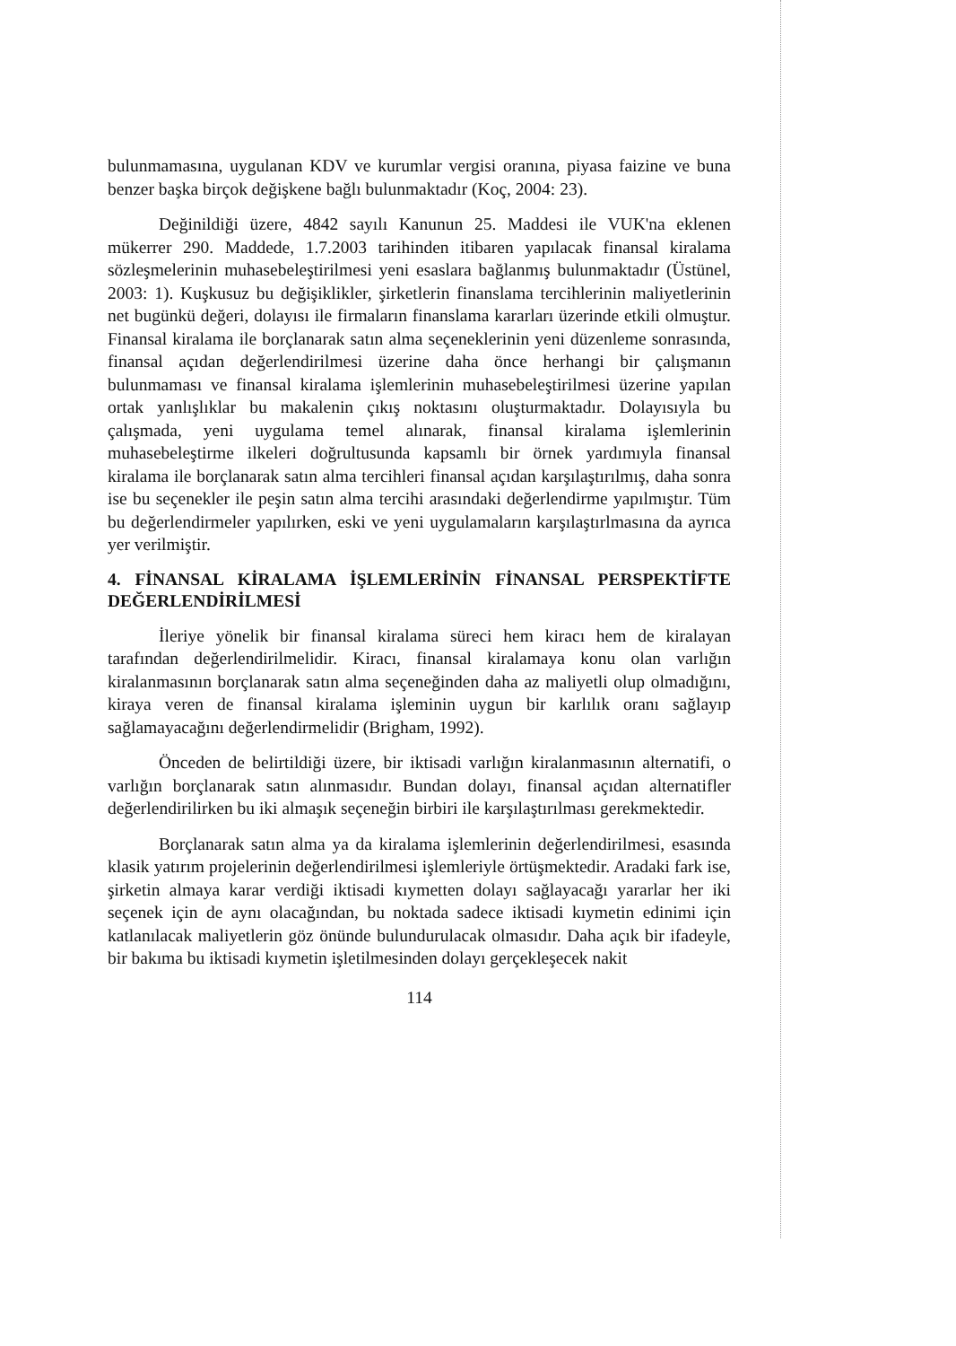bulunmamasına, uygulanan KDV ve kurumlar vergisi oranına, piyasa faizine ve buna benzer başka birçok değişkene bağlı bulunmaktadır (Koç, 2004: 23).
Değinildiği üzere, 4842 sayılı Kanunun 25. Maddesi ile VUK'na eklenen mükerrer 290. Maddede, 1.7.2003 tarihinden itibaren yapılacak finansal kiralama sözleşmelerinin muhasebeleştirilmesi yeni esaslara bağlanmış bulunmaktadır (Üstünel, 2003: 1). Kuşkusuz bu değişiklikler, şirketlerin finanslama tercihlerinin maliyetlerinin net bugünkü değeri, dolayısı ile firmaların finanslama kararları üzerinde etkili olmuştur. Finansal kiralama ile borçlanarak satın alma seçeneklerinin yeni düzenleme sonrasında, finansal açıdan değerlendirilmesi üzerine daha önce herhangi bir çalışmanın bulunmaması ve finansal kiralama işlemlerinin muhasebeleştirilmesi üzerine yapılan ortak yanlışlıklar bu makalenin çıkış noktasını oluşturmaktadır. Dolayısıyla bu çalışmada, yeni uygulama temel alınarak, finansal kiralama işlemlerinin muhasebeleştirme ilkeleri doğrultusunda kapsamlı bir örnek yardımıyla finansal kiralama ile borçlanarak satın alma tercihleri finansal açıdan karşılaştırılmış, daha sonra ise bu seçenekler ile peşin satın alma tercihi arasındaki değerlendirme yapılmıştır. Tüm bu değerlendirmeler yapılırken, eski ve yeni uygulamaların karşılaştırlmasına da ayrıca yer verilmiştir.
4. FİNANSAL KİRALAMA İŞLEMLERİNİN FİNANSAL PERSPEKTİFTE DEĞERLENDİRİLMESİ
İleriye yönelik bir finansal kiralama süreci hem kiracı hem de kiralayan tarafından değerlendirilmelidir. Kiracı, finansal kiralamaya konu olan varlığın kiralanmasının borçlanarak satın alma seçeneğinden daha az maliyetli olup olmadığını, kiraya veren de finansal kiralama işleminin uygun bir karlılık oranı sağlayıp sağlamayacağını değerlendirmelidir (Brigham, 1992).
Önceden de belirtildiği üzere, bir iktisadi varlığın kiralanmasının alternatifi, o varlığın borçlanarak satın alınmasıdır. Bundan dolayı, finansal açıdan alternatifler değerlendirilirken bu iki almaşık seçeneğin birbiri ile karşılaştırılması gerekmektedir.
Borçlanarak satın alma ya da kiralama işlemlerinin değerlendirilmesi, esasında klasik yatırım projelerinin değerlendirilmesi işlemleriyle örtüşmektedir. Aradaki fark ise, şirketin almaya karar verdiği iktisadi kıymetten dolayı sağlayacağı yararlar her iki seçenek için de aynı olacağından, bu noktada sadece iktisadi kıymetin edinimi için katlanılacak maliyetlerin göz önünde bulundurulacak olmasıdır. Daha açık bir ifadeyle, bir bakıma bu iktisadi kıymetin işletilmesinden dolayı gerçekleşecek nakit
114